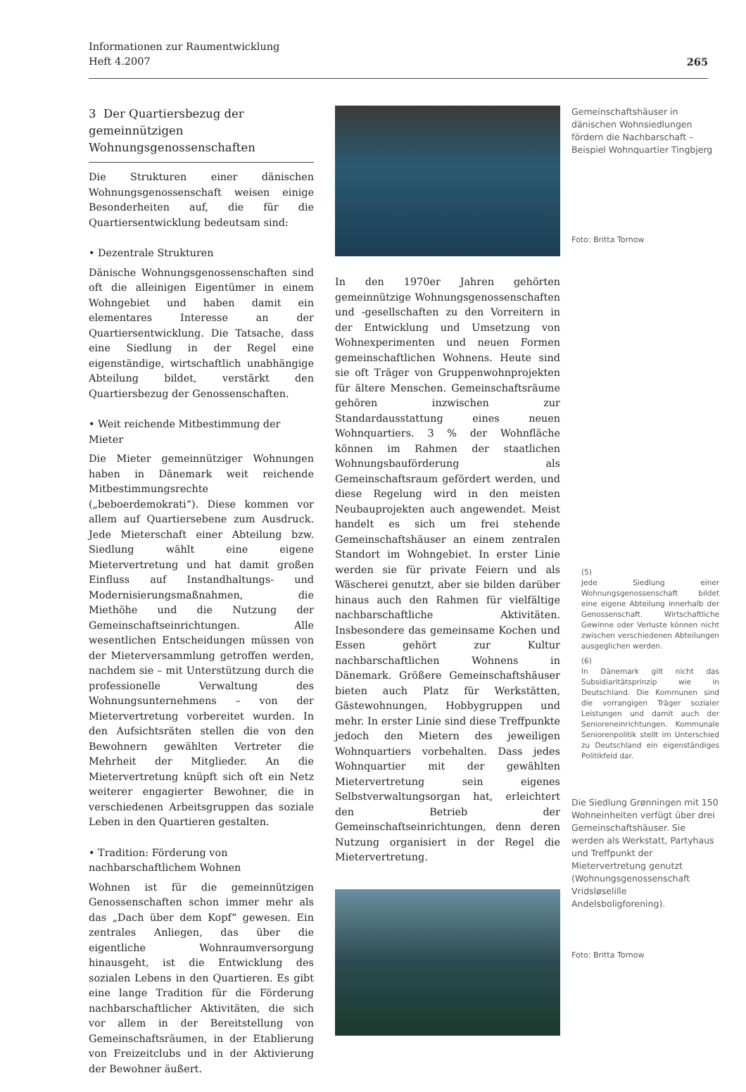265 Informationen zur Raumentwicklung
Heft 4.2007
3 Der Quartiersbezug der gemeinnützigen Wohnungsgenossenschaften
Die Strukturen einer dänischen Wohnungsgenossenschaft weisen einige Besonderheiten auf, die für die Quartiersentwicklung bedeutsam sind:
• Dezentrale Strukturen
Dänische Wohnungsgenossenschaften sind oft die alleinigen Eigentümer in einem Wohngebiet und haben damit ein elementares Interesse an der Quartiersentwicklung. Die Tatsache, dass eine Siedlung in der Regel eine eigenständige, wirtschaftlich unabhängige Abteilung bildet, verstärkt den Quartiersbezug der Genossenschaften.
• Weit reichende Mitbestimmung der Mieter
Die Mieter gemeinnütziger Wohnungen haben in Dänemark weit reichende Mitbestimmungsrechte („beboerdemokrati“). Diese kommen vor allem auf Quartiersebene zum Ausdruck. Jede Mieterschaft einer Abteilung bzw. Siedlung wählt eine eigene Mietervertretung und hat damit großen Einfluss auf Instandhaltungs- und Modernisierungsmaßnahmen, die Miethöhe und die Nutzung der Gemeinschaftseinrichtungen. Alle wesentlichen Entscheidungen müssen von der Mieterversammlung getroffen werden, nachdem sie – mit Unterstützung durch die professionelle Verwaltung des Wohnungsunternehmens – von der Mietervertretung vorbereitet wurden. In den Aufsichtsräten stellen die von den Bewohnern gewählten Vertreter die Mehrheit der Mitglieder. An die Mietervertretung knüpft sich oft ein Netz weiterer engagierter Bewohner, die in verschiedenen Arbeitsgruppen das soziale Leben in den Quartieren gestalten.
• Tradition: Förderung von nachbarschaftlichem Wohnen
Wohnen ist für die gemeinnützigen Genossenschaften schon immer mehr als das „Dach über dem Kopf“ gewesen. Ein zentrales Anliegen, das über die eigentliche Wohnraumversorgung hinausgeht, ist die Entwicklung des sozialen Lebens in den Quartieren. Es gibt eine lange Tradition für die Förderung nachbarschaftlicher Aktivitäten, die sich vor allem in der Bereitstellung von Gemeinschaftsräumen, in der Etablierung von Freizeitclubs und in der Aktivierung der Bewohner äußert.
In den 1970er Jahren gehörten gemeinnützige Wohnungsgenossenschaften und -gesellschaften zu den Vorreitern in der Entwicklung und Umsetzung von Wohnexperimenten und neuen Formen gemeinschaftlichen Wohnens. Heute sind sie oft Träger von Gruppenwohnprojekten für ältere Menschen. Gemeinschaftsräume gehören inzwischen zur Standardausstattung eines neuen Wohnquartiers. 3 % der Wohnfläche können im Rahmen der staatlichen Wohnungsbauförderung als Gemeinschaftsraum gefördert werden, und diese Regelung wird in den meisten Neubauprojekten auch angewendet. Meist handelt es sich um frei stehende Gemeinschaftshäuser an einem zentralen Standort im Wohngebiet. In erster Linie werden sie für private Feiern und als Wäscherei genutzt, aber sie bilden darüber hinaus auch den Rahmen für vielfältige nachbarschaftliche Aktivitäten. Insbesondere das gemeinsame Kochen und Essen gehört zur Kultur nachbarschaftlichen Wohnens in Dänemark. Größere Gemeinschaftshäuser bieten auch Platz für Werkstätten, Gästewohnungen, Hobbygruppen und mehr. In erster Linie sind diese Treffpunkte jedoch den Mietern des jeweiligen Wohnquartiers vorbehalten. Dass jedes Wohnquartier mit der gewählten Mietervertretung sein eigenes Selbstverwaltungsorgan hat, erleichtert den Betrieb der Gemeinschaftseinrichtungen, denn deren Nutzung organisiert in der Regel die Mietervertretung.
Gemeinschaftshäuser in dänischen Wohnsiedlungen fördern die Nachbarschaft – Beispiel Wohnquartier Tingbjerg
Foto: Britta Tornow
(5)
Jede Siedlung einer Wohnungsgenossenschaft bildet eine eigene Abteilung innerhalb der Genossenschaft. Wirtschaftliche Gewinne oder Verluste können nicht zwischen verschiedenen Abteilungen ausgeglichen werden.
(6)
In Dänemark gilt nicht das Subsidiaritätsprinzip wie in Deutschland. Die Kommunen sind die vorrangigen Träger sozialer Leistungen und damit auch der Senioreneinrichtungen. Kommunale Seniorenpolitik stellt im Unterschied zu Deutschland ein eigenständiges Politikfeld dar.
Die Siedlung Grønningen mit 150 Wohneinheiten verfügt über drei Gemeinschaftshäuser. Sie werden als Werkstatt, Partyhaus und Treffpunkt der Mietervertretung genutzt (Wohnungsgenossenschaft Vridsløselille Andelsboligforening).
Foto: Britta Tornow